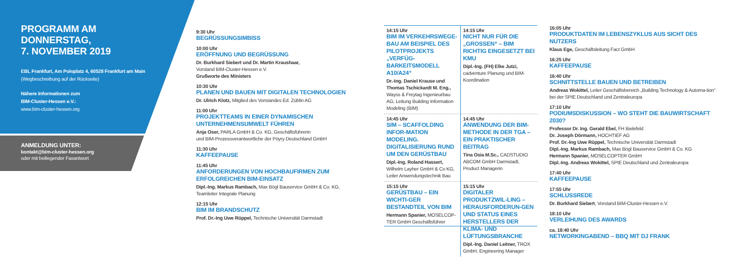PROGRAMM AM DONNERSTAG,
7. NOVEMBER 2019
EBL Frankfurt, Am Poloplatz 4, 60528 Frankfurt am Main
(Wegbeschreibung auf der Rückseite)
Nähere Informationen zum
BIM-Cluster-Hessen e.V.:
www.bim-cluster-hessen.org
ANMELDUNG UNTER:
kontakt@bim-cluster-hessen.org
oder mit beiliegender Faxantwort
9:30 Uhr
BEGRÜSSUNGSIMBISS
10:00 Uhr
ERÖFFNUNG UND BEGRÜSSUNG
Dr. Burkhard Siebert und Dr. Martin Kraushaar,
Vorstand BIM-Cluster-Hessen e.V.
Grußworte des Ministers
10:30 Uhr
PLANEN UND BAUEN MIT DIGITALEN TECHNOLOGIEN
Dr. Ulrich Klotz, Mitglied des Vorstandes Ed. Züblin AG
11:00 Uhr
PROJEKTTEAMS IN EINER DYNAMISCHEN
UNTERNEHMENSUMWELT FÜHREN
Anja Oser, PARLA GmbH & Co. KG, Geschäftsführerin
und BIM-Prozessverantwortliche der Pöyry Deutschland GmbH
11:30 Uhr
KAFFEEPAUSE
11:45 Uhr
ANFORDERUNGEN VON HOCHBAUFIRMEN ZUM
ERFOLGREICHEN BIM-EINSATZ
Dipl.-Ing. Markus Rambach, Max Bögl Bauservice GmbH & Co. KG,
Teamleiter Integrale Planung
12:15 Uhr
BIM IM BRANDSCHUTZ
Prof. Dr.-Ing Uwe Rüppel, Technische Universität Darmstadt
14:15 Uhr
BIM IM VERKEHRSWEGE-BAU AM BEISPIEL DES PILOTPROJEKTS „VERFÜG-BARKEITSMODELL A10/A24“
Dr.-Ing. Daniel Krause und Thomas Tschickardt M. Eng., Wayss & Freytag Ingenieurbau AG, Leitung Building Information Modeling (BIM)
14:15 Uhr
NICHT NUR FÜR DIE „GROSSEN“ – BIM RICHTIG EINGESETZT BEI KMU
Dipl.-Ing. (FH) Elke Jutzi, cadventure Planung und BIM-Koordination
14:45 Uhr
SIM – SCAFFOLDING INFOR-MATION MODELING. DIGITALISIERUNG RUND UM DEN GERÜSTBAU
Dipl.-Ing. Roland Hassert, Wilhelm Layher GmbH & Co KG, Leiter Anwendungstechnik Bau
14:45 Uhr
ANWENDUNG DER BIM-METHODE IN DER TGA – EIN PRAKTISCHER BEITRAG
Tina Osia M.Sc., CADSTUDIO ABCOM GmbH Darmstadt, Product Managerin
15:15 Uhr
GERÜSTBAU – EIN WICHTI-GER BESTANDTEIL VON BIM
Hermann Spanier, MOSELCOP-TER GmbH Geschäftsführer
15:15 Uhr
DIGITALER PRODUKTZWIL-LING – HERAUSFORDERUN-GEN UND STATUS EINES HERSTELLERS DER KLIMA- UND LÜFTUNGSBRANCHE
Dipl.-Ing. Daniel Leitner, TROX GmbH, Engineering Manager
16:05 Uhr
PRODUKTDATEN IM LEBENSZYKLUS AUS SICHT DES NUTZERS
Klaus Ege, Geschäftsleitung Fact GmbH
16:25 Uhr
KAFFEEPAUSE
16:40 Uhr
SCHNITTSTELLE BAUEN UND BETREIBEN
Andreas Wokittel, Leiter Geschäftsbereich „Building Technology & Automa-tion“ bei der SPIE Deutschland und Zentraleuropa
17:10 Uhr
PODIUMSDISKUSSION – WO STEHT DIE BAUWIRTSCHAFT 2030?
Professor Dr. Ing. Gerald Ebel, FH Bielefeld
Dr. Joseph Dörmann, HOCHTIEF AG
Prof. Dr.-Ing Uwe Rüppel, Technische Universität Darmstadt
Dipl.-Ing. Markus Rambach, Max Bögl Bauservice GmbH & Co. KG
Hermann Spanier, MOSELCOPTER GmbH
Dipl.-Ing. Andreas Wokittel, SPIE Deutschland und Zentraleuropa
17:40 Uhr
KAFFEEPAUSE
17:55 Uhr
SCHLUSSREDE
Dr. Burkhard Siebert, Vorstand BIM-Cluster-Hessen e.V.
18:10 Uhr
VERLEIHUNG DES AWARDS
ca. 18:40 Uhr
NETWORKINGABEND – BBQ MIT DJ FRANK